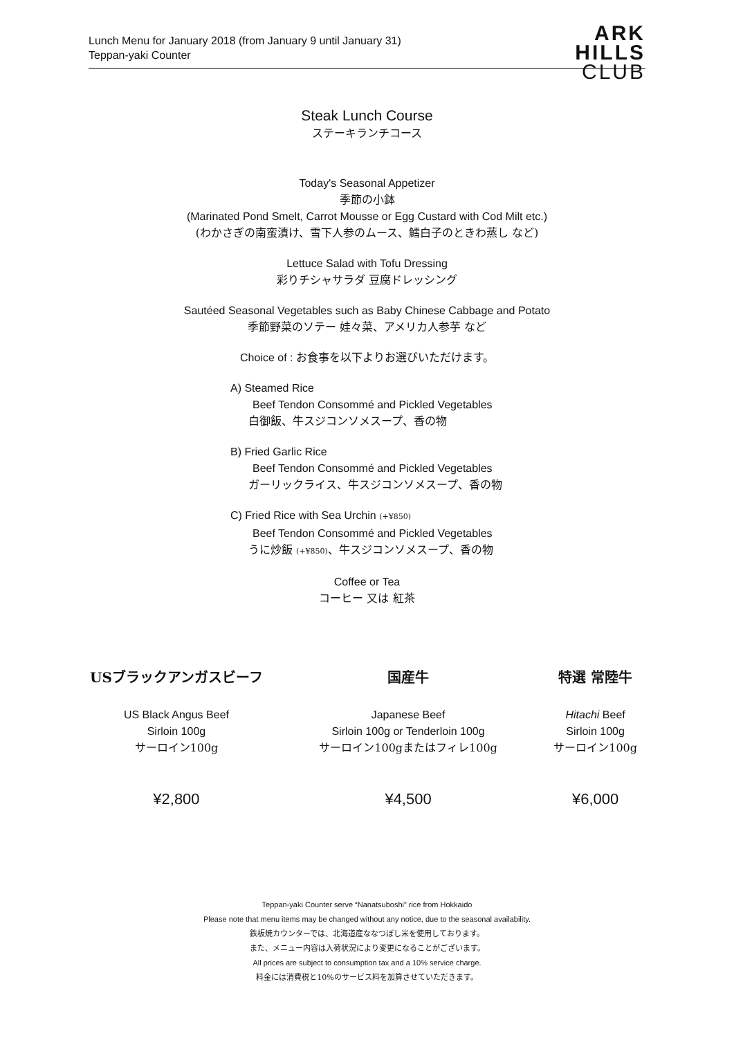Lunch Menu for January 2018 (from January 9 until January 31)
Teppan-yaki Counter
ARK
HILLS
CLUB
Steak Lunch Course
ステーキランチコース
Today's Seasonal Appetizer
季節の小鉢
(Marinated Pond Smelt, Carrot Mousse or Egg Custard with Cod Milt etc.)
(わかさぎの南蛮漬け、雪下人参のムース、鱈白子のときわ蒸し など)
Lettuce Salad with Tofu Dressing
彩りチシャサラダ 豆腐ドレッシング
Sautéed Seasonal Vegetables such as Baby Chinese Cabbage and Potato
季節野菜のソテー 娃々菜、アメリカ人参芋 など
Choice of : お食事を以下よりお選びいただけます。
A) Steamed Rice
Beef Tendon Consommé and Pickled Vegetables
白御飯、牛スジコンソメスープ、香の物
B) Fried Garlic Rice
Beef Tendon Consommé and Pickled Vegetables
ガーリックライス、牛スジコンソメスープ、香の物
C) Fried Rice with Sea Urchin (+¥850)
Beef Tendon Consommé and Pickled Vegetables
うに炒飯 (+¥850)、牛スジコンソメスープ、香の物
Coffee or Tea
コーヒー 又は 紅茶
USブラックアンガスビーフ
US Black Angus Beef
Sirloin 100g
サーロイン100g
¥2,800
国産牛
Japanese Beef
Sirloin 100g or Tenderloin 100g
サーロイン100gまたはフィレ100g
¥4,500
特選 常陸牛
Hitachi Beef
Sirloin 100g
サーロイン100g
¥6,000
Teppan-yaki Counter serve “Nanatsuboshi” rice from Hokkaido
Please note that menu items may be changed without any notice, due to the seasonal availability.
鉄板焼カウンターでは、北海道産ななつぼし米を使用しております。
また、メニュー内容は入荷状況により変更になることがございます。
All prices are subject to consumption tax and a 10% service charge.
料金には消費税と10%のサービス料を加算させていただきます。